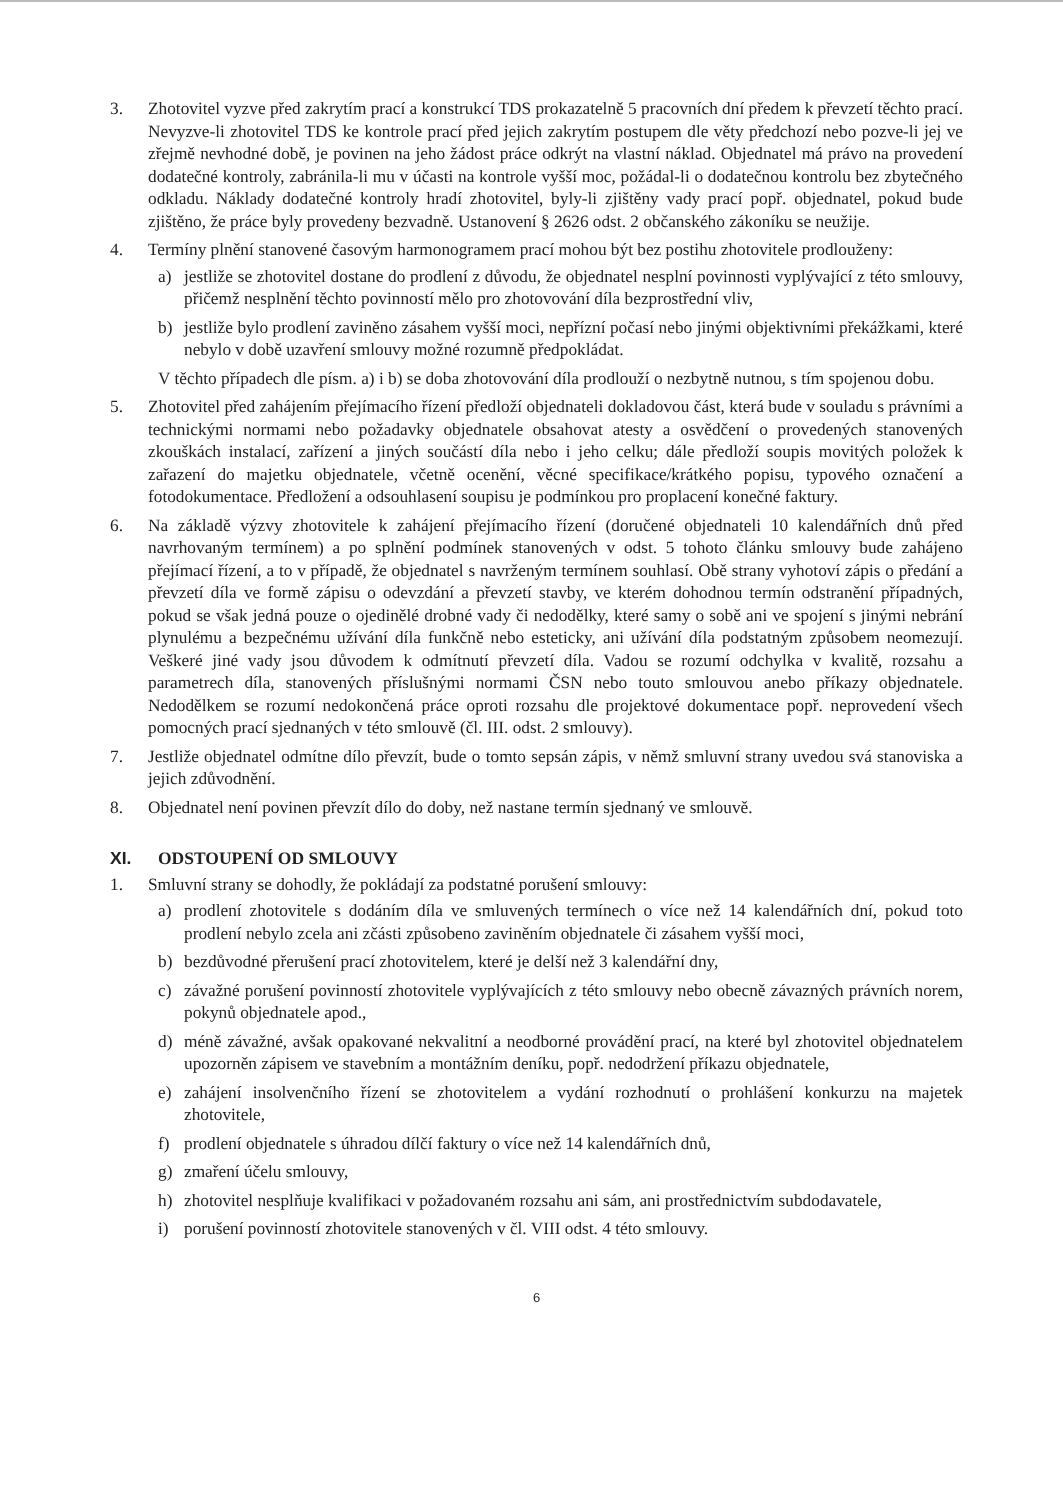3. Zhotovitel vyzve před zakrytím prací a konstrukcí TDS prokazatelně 5 pracovních dní předem k převzetí těchto prací. Nevyzve-li zhotovitel TDS ke kontrole prací před jejich zakrytím postupem dle věty předchozí nebo pozve-li jej ve zřejmě nevhodné době, je povinen na jeho žádost práce odkrýt na vlastní náklad. Objednatel má právo na provedení dodatečné kontroly, zabránila-li mu v účasti na kontrole vyšší moc, požádal-li o dodatečnou kontrolu bez zbytečného odkladu. Náklady dodatečné kontroly hradí zhotovitel, byly-li zjištěny vady prací popř. objednatel, pokud bude zjištěno, že práce byly provedeny bezvadně. Ustanovení § 2626 odst. 2 občanského zákoníku se neužije.
4. Termíny plnění stanovené časovým harmonogramem prací mohou být bez postihu zhotovitele prodlouženy:
a) jestliže se zhotovitel dostane do prodlení z důvodu, že objednatel nesplní povinnosti vyplývající z této smlouvy, přičemž nesplnění těchto povinností mělo pro zhotovování díla bezprostřední vliv,
b) jestliže bylo prodlení zaviněno zásahem vyšší moci, nepřízní počasí nebo jinými objektivními překážkami, které nebylo v době uzavření smlouvy možné rozumně předpokládat.
V těchto případech dle písm. a) i b) se doba zhotovování díla prodlouží o nezbytně nutnou, s tím spojenou dobu.
5. Zhotovitel před zahájením přejímacího řízení předloží objednateli dokladovou část, která bude v souladu s právními a technickými normami nebo požadavky objednatele obsahovat atesty a osvědčení o provedených stanovených zkouškách instalací, zařízení a jiných součástí díla nebo i jeho celku; dále předloží soupis movitých položek k zařazení do majetku objednatele, včetně ocenění, věcné specifikace/krátkého popisu, typového označení a fotodokumentace. Předložení a odsouhlasení soupisu je podmínkou pro proplacení konečné faktury.
6. Na základě výzvy zhotovitele k zahájení přejímacího řízení (doručené objednateli 10 kalendářních dnů před navrhovaným termínem) a po splnění podmínek stanovených v odst. 5 tohoto článku smlouvy bude zahájeno přejímací řízení, a to v případě, že objednatel s navrženým termínem souhlasí. Obě strany vyhotoví zápis o předání a převzetí díla ve formě zápisu o odevzdání a převzetí stavby, ve kterém dohodnou termín odstranění případných, pokud se však jedná pouze o ojedinělé drobné vady či nedodělky, které samy o sobě ani ve spojení s jinými nebrání plynulému a bezpečnému užívání díla funkčně nebo esteticky, ani užívání díla podstatným způsobem neomezují. Veškeré jiné vady jsou důvodem k odmítnutí převzetí díla. Vadou se rozumí odchylka v kvalitě, rozsahu a parametrech díla, stanovených příslušnými normami ČSN nebo touto smlouvou anebo příkazy objednatele. Nedodělkem se rozumí nedokončená práce oproti rozsahu dle projektové dokumentace popř. neprovedení všech pomocných prací sjednaných v této smlouvě (čl. III. odst. 2 smlouvy).
7. Jestliže objednatel odmítne dílo převzít, bude o tomto sepsán zápis, v němž smluvní strany uvedou svá stanoviska a jejich zdůvodnění.
8. Objednatel není povinen převzít dílo do doby, než nastane termín sjednaný ve smlouvě.
XI. ODSTOUPENÍ OD SMLOUVY
1. Smluvní strany se dohodly, že pokládají za podstatné porušení smlouvy:
a) prodlení zhotovitele s dodáním díla ve smluvených termínech o více než 14 kalendářních dní, pokud toto prodlení nebylo zcela ani zčásti způsobeno zaviněním objednatele či zásahem vyšší moci,
b) bezdůvodné přerušení prací zhotovitelem, které je delší než 3 kalendářní dny,
c) závažné porušení povinností zhotovitele vyplývajících z této smlouvy nebo obecně závazných právních norem, pokynů objednatele apod.,
d) méně závažné, avšak opakované nekvalitní a neodborné provádění prací, na které byl zhotovitel objednatelem upozorněn zápisem ve stavebním a montážním deníku, popř. nedodržení příkazu objednatele,
e) zahájení insolvenčního řízení se zhotovitelem a vydání rozhodnutí o prohlášení konkurzu na majetek zhotovitele,
f) prodlení objednatele s úhradou dílčí faktury o více než 14 kalendářních dnů,
g) zmaření účelu smlouvy,
h) zhotovitel nesplňuje kvalifikaci v požadovaném rozsahu ani sám, ani prostřednictvím subdodavatele,
i) porušení povinností zhotovitele stanovených v čl. VIII odst. 4 této smlouvy.
6